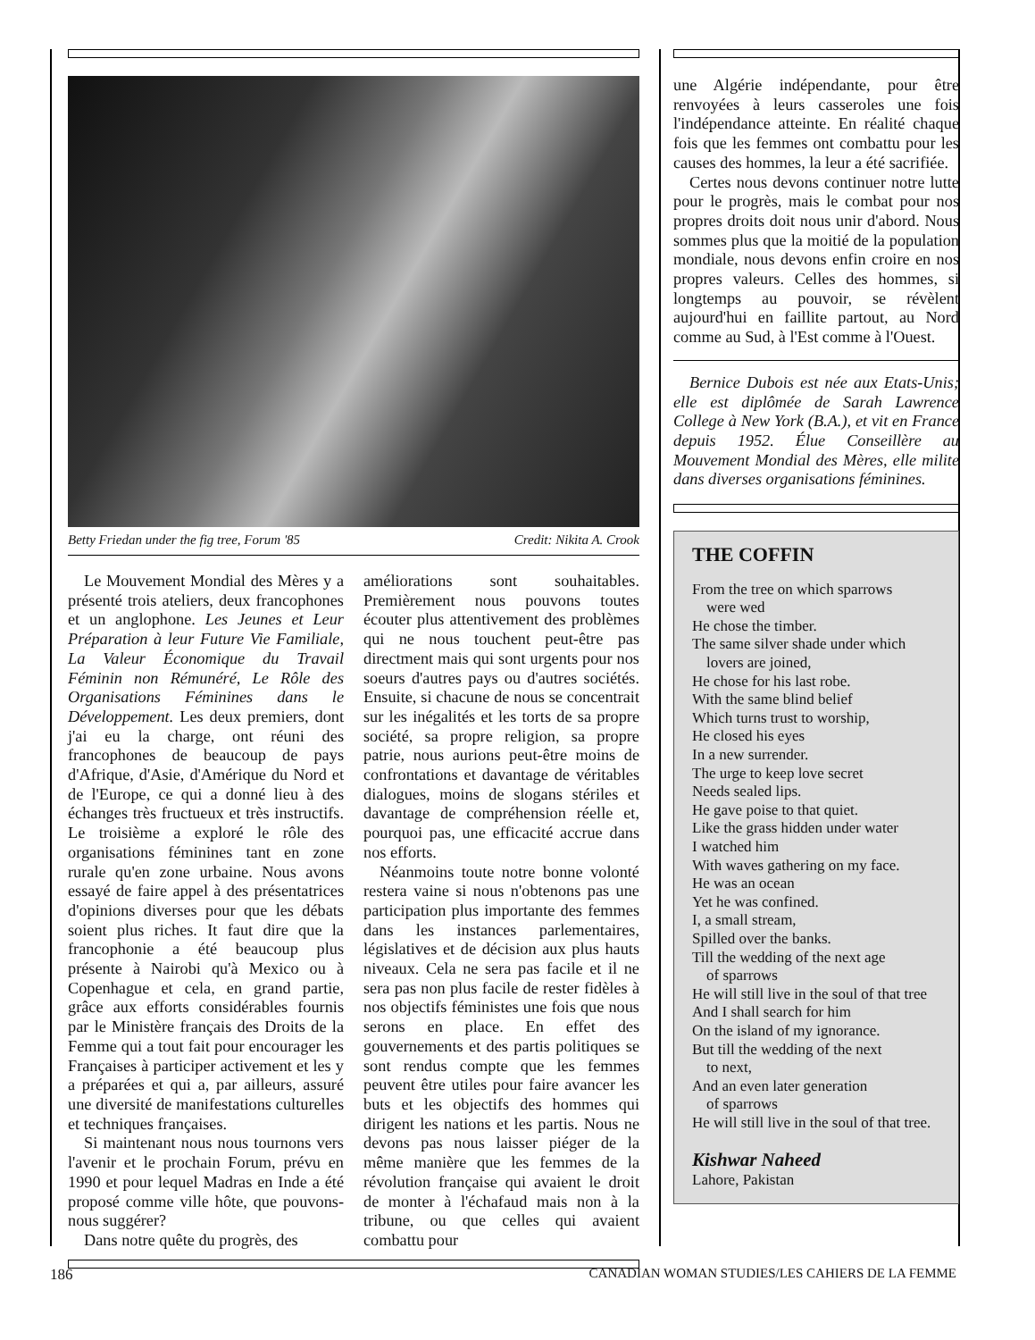Betty Friedan under the fig tree, Forum '85 Credit: Nikita A. Crook
Le Mouvement Mondial des Mères y a présenté trois ateliers, deux francophones et un anglophone. Les Jeunes et Leur Préparation à leur Future Vie Familiale, La Valeur Économique du Travail Féminin non Rémunéré, Le Rôle des Organisations Féminines dans le Développement. Les deux premiers, dont j'ai eu la charge, ont réuni des francophones de beaucoup de pays d'Afrique, d'Asie, d'Amérique du Nord et de l'Europe, ce qui a donné lieu à des échanges très fructueux et très instructifs. Le troisième a exploré le rôle des organisations féminines tant en zone rurale qu'en zone urbaine. Nous avons essayé de faire appel à des présentatrices d'opinions diverses pour que les débats soient plus riches. It faut dire que la francophonie a été beaucoup plus présente à Nairobi qu'à Mexico ou à Copenhague et cela, en grand partie, grâce aux efforts considérables fournis par le Ministère français des Droits de la Femme qui a tout fait pour encourager les Françaises à participer activement et les y a préparées et qui a, par ailleurs, assuré une diversité de manifestations culturelles et techniques françaises.
Si maintenant nous nous tournons vers l'avenir et le prochain Forum, prévu en 1990 et pour lequel Madras en Inde a été proposé comme ville hôte, que pouvons-nous suggérer?
Dans notre quête du progrès, des
améliorations sont souhaitables. Premièrement nous pouvons toutes écouter plus attentivement des problèmes qui ne nous touchent peut-être pas directment mais qui sont urgents pour nos soeurs d'autres pays ou d'autres sociétés. Ensuite, si chacune de nous se concentrait sur les inégalités et les torts de sa propre société, sa propre religion, sa propre patrie, nous aurions peut-être moins de confrontations et davantage de véritables dialogues, moins de slogans stériles et davantage de compréhension réelle et, pourquoi pas, une efficacité accrue dans nos efforts.
Néanmoins toute notre bonne volonté restera vaine si nous n'obtenons pas une participation plus importante des femmes dans les instances parlementaires, législatives et de décision aux plus hauts niveaux. Cela ne sera pas facile et il ne sera pas non plus facile de rester fidèles à nos objectifs féministes une fois que nous serons en place. En effet des gouvernements et des partis politiques se sont rendus compte que les femmes peuvent être utiles pour faire avancer les buts et les objectifs des hommes qui dirigent les nations et les partis. Nous ne devons pas nous laisser piéger de la même manière que les femmes de la révolution française qui avaient le droit de monter à l'échafaud mais non à la tribune, ou que celles qui avaient combattu pour
une Algérie indépendante, pour être renvoyées à leurs casseroles une fois l'indépendance atteinte. En réalité chaque fois que les femmes ont combattu pour les causes des hommes, la leur a été sacrifiée.
Certes nous devons continuer notre lutte pour le progrès, mais le combat pour nos propres droits doit nous unir d'abord. Nous sommes plus que la moitié de la population mondiale, nous devons enfin croire en nos propres valeurs. Celles des hommes, si longtemps au pouvoir, se révèlent aujourd'hui en faillite partout, au Nord comme au Sud, à l'Est comme à l'Ouest.
Bernice Dubois est née aux Etats-Unis; elle est diplômée de Sarah Lawrence College à New York (B.A.), et vit en France depuis 1952. Élue Conseillère au Mouvement Mondial des Mères, elle milite dans diverses organisations féminines.
THE COFFIN
From the tree on which sparrows
were wed
He chose the timber.
The same silver shade under which
lovers are joined,
He chose for his last robe.
With the same blind belief
Which turns trust to worship,
He closed his eyes
In a new surrender.
The urge to keep love secret
Needs sealed lips.
He gave poise to that quiet.
Like the grass hidden under water
I watched him
With waves gathering on my face.
He was an ocean
Yet he was confined.
I, a small stream,
Spilled over the banks.
Till the wedding of the next age
of sparrows
He will still live in the soul of that tree
And I shall search for him
On the island of my ignorance.
But till the wedding of the next
to next,
And an even later generation
of sparrows
He will still live in the soul of that tree.
Kishwar Naheed
Lahore, Pakistan
186 CANADIAN WOMAN STUDIES/LES CAHIERS DE LA FEMME